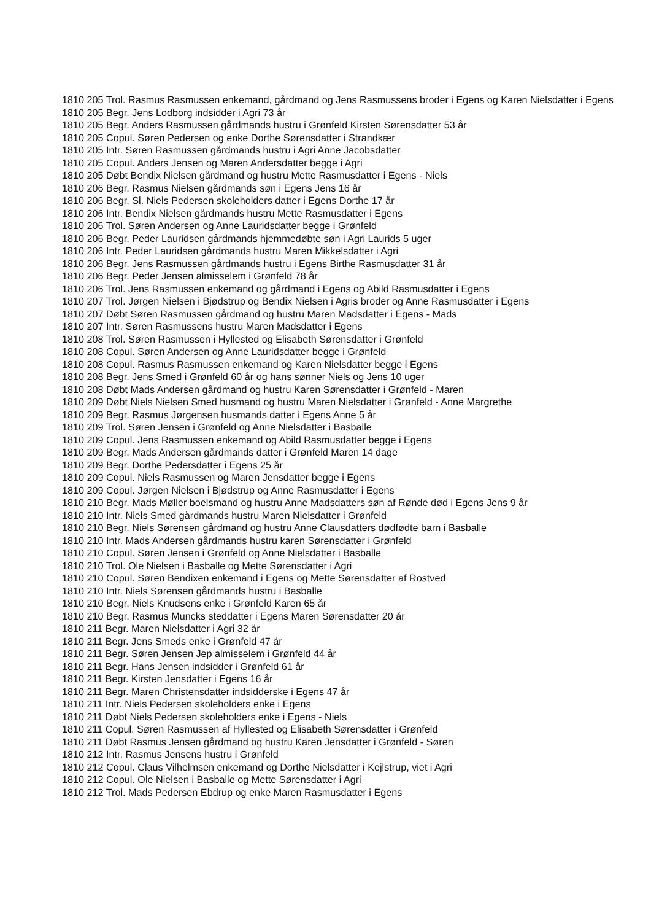1810 205 Trol. Rasmus Rasmussen enkemand, gårdmand og Jens Rasmussens broder i Egens og Karen Nielsdatter i Egens
1810 205 Begr. Jens Lodborg indsidder i Agri 73 år
1810 205 Begr. Anders Rasmussen gårdmands hustru i Grønfeld Kirsten Sørensdatter 53 år
1810 205 Copul. Søren Pedersen og enke Dorthe Sørensdatter i Strandkær
1810 205 Intr. Søren Rasmussen gårdmands hustru i Agri Anne Jacobsdatter
1810 205 Copul. Anders Jensen og Maren Andersdatter begge i Agri
1810 205 Døbt Bendix Nielsen gårdmand og hustru Mette Rasmusdatter i Egens - Niels
1810 206 Begr. Rasmus Nielsen gårdmands søn i Egens Jens 16 år
1810 206 Begr. Sl. Niels Pedersen skoleholders datter i Egens Dorthe 17 år
1810 206 Intr. Bendix Nielsen gårdmands hustru Mette Rasmusdatter i Egens
1810 206 Trol. Søren Andersen og Anne Lauridsdatter begge i Grønfeld
1810 206 Begr. Peder Lauridsen gårdmands hjemmedøbte søn i Agri Laurids 5 uger
1810 206 Intr. Peder Lauridsen gårdmands hustru Maren Mikkelsdatter i Agri
1810 206 Begr. Jens Rasmussen gårdmands hustru i Egens Birthe Rasmusdatter 31 år
1810 206 Begr. Peder Jensen almisselem i Grønfeld 78 år
1810 206 Trol. Jens Rasmussen enkemand og gårdmand i Egens og Abild Rasmusdatter i Egens
1810 207 Trol. Jørgen Nielsen i Bjødstrup og Bendix Nielsen i Agris broder og Anne Rasmusdatter i Egens
1810 207 Døbt Søren Rasmussen gårdmand og hustru Maren Madsdatter i Egens - Mads
1810 207 Intr. Søren Rasmussens hustru Maren Madsdatter i Egens
1810 208 Trol. Søren Rasmussen i Hyllested og Elisabeth Sørensdatter i Grønfeld
1810 208 Copul. Søren Andersen og Anne Lauridsdatter begge i Grønfeld
1810 208 Copul. Rasmus Rasmussen enkemand og Karen Nielsdatter begge i Egens
1810 208 Begr. Jens Smed i Grønfeld 60 år og hans sønner Niels og Jens 10 uger
1810 208 Døbt Mads Andersen gårdmand og hustru Karen Sørensdatter i Grønfeld - Maren
1810 209 Døbt Niels Nielsen Smed husmand og hustru Maren Nielsdatter i Grønfeld - Anne Margrethe
1810 209 Begr. Rasmus Jørgensen husmands datter i Egens Anne 5 år
1810 209 Trol. Søren Jensen i Grønfeld og Anne Nielsdatter i Basballe
1810 209 Copul. Jens Rasmussen enkemand og Abild Rasmusdatter begge i Egens
1810 209 Begr. Mads Andersen gårdmands datter i Grønfeld Maren 14 dage
1810 209 Begr. Dorthe Pedersdatter i Egens 25 år
1810 209 Copul. Niels Rasmussen og Maren Jensdatter begge i Egens
1810 209 Copul. Jørgen Nielsen i Bjødstrup og Anne Rasmusdatter i Egens
1810 210 Begr. Mads Møller boelsmand og hustru Anne Madsdatters søn af Rønde død i Egens Jens 9 år
1810 210 Intr. Niels Smed gårdmands hustru Maren Nielsdatter i Grønfeld
1810 210 Begr. Niels Sørensen gårdmand og hustru Anne Clausdatters dødfødte barn i Basballe
1810 210 Intr. Mads Andersen gårdmands hustru karen Sørensdatter i Grønfeld
1810 210 Copul. Søren Jensen i Grønfeld og Anne Nielsdatter i Basballe
1810 210 Trol. Ole Nielsen i Basballe og Mette Sørensdatter i Agri
1810 210 Copul. Søren Bendixen enkemand i Egens og Mette Sørensdatter af Rostved
1810 210 Intr. Niels Sørensen gårdmands hustru i Basballe
1810 210 Begr. Niels Knudsens enke i Grønfeld Karen 65 år
1810 210 Begr. Rasmus Muncks steddatter i Egens Maren Sørensdatter 20 år
1810 211 Begr. Maren Nielsdatter i Agri 32 år
1810 211 Begr. Jens Smeds enke i Grønfeld 47 år
1810 211 Begr. Søren Jensen Jep almisselem i Grønfeld 44 år
1810 211 Begr. Hans Jensen indsidder i Grønfeld 61 år
1810 211 Begr. Kirsten Jensdatter i Egens 16 år
1810 211 Begr. Maren Christensdatter indsidderske i Egens 47 år
1810 211 Intr. Niels Pedersen skoleholders enke i Egens
1810 211 Døbt Niels Pedersen skoleholders enke i Egens - Niels
1810 211 Copul. Søren Rasmussen af Hyllested og Elisabeth Sørensdatter i Grønfeld
1810 211 Døbt Rasmus Jensen gårdmand og hustru Karen Jensdatter i Grønfeld - Søren
1810 212 Intr. Rasmus Jensens hustru i Grønfeld
1810 212 Copul. Claus Vilhelmsen enkemand og Dorthe Nielsdatter i Kejlstrup, viet i Agri
1810 212 Copul. Ole Nielsen i Basballe og Mette Sørensdatter i Agri
1810 212 Trol. Mads Pedersen Ebdrup og enke Maren Rasmusdatter i Egens